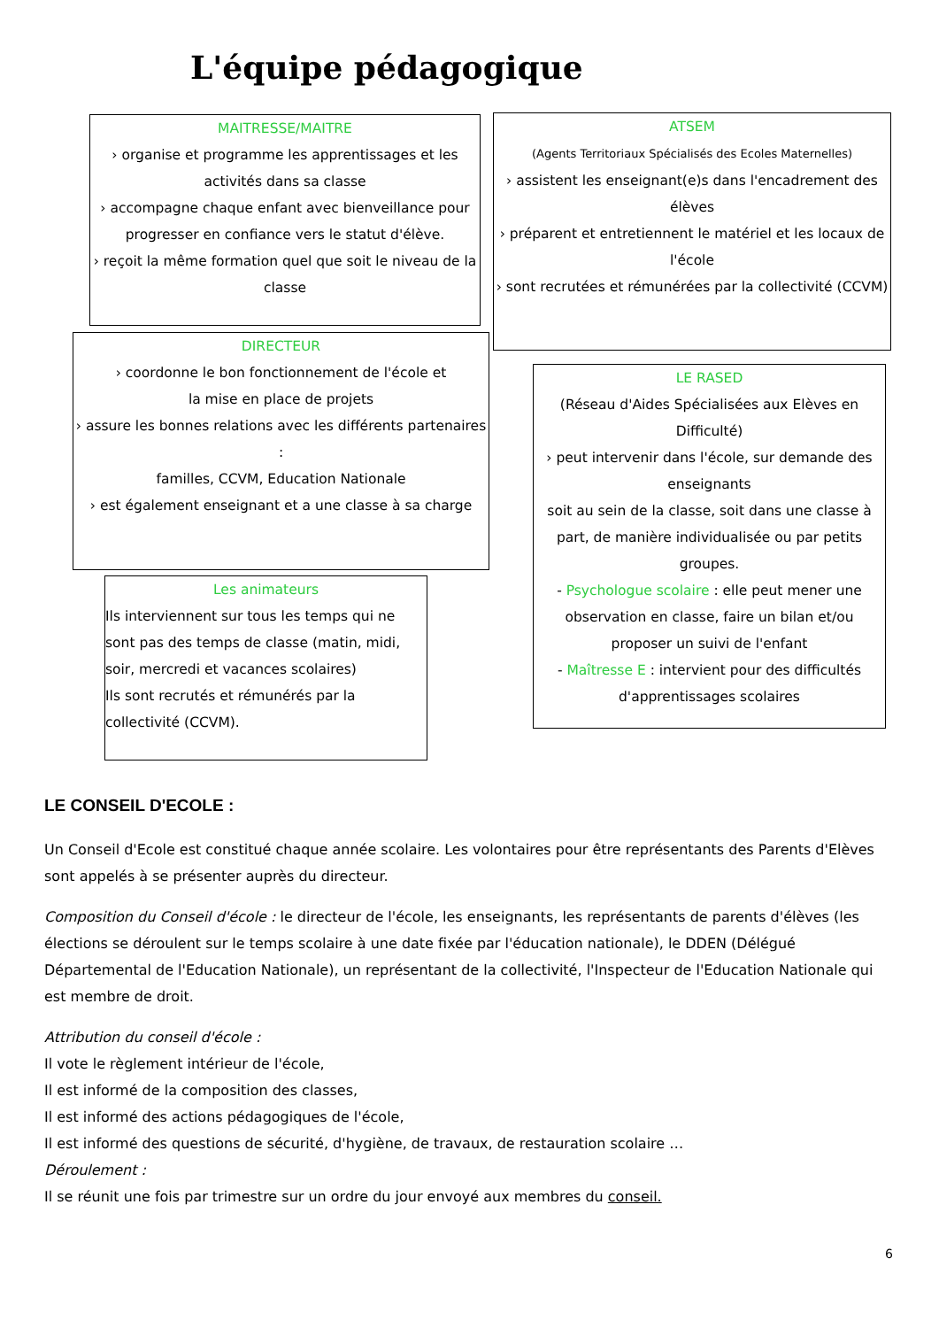L'équipe pédagogique
MAITRESSE/MAITRE
› organise et programme les apprentissages et les activités dans sa classe
› accompagne chaque enfant avec bienveillance pour progresser en confiance vers le statut d'élève.
› reçoit la même formation quel que soit le niveau de la classe
ATSEM
(Agents Territoriaux Spécialisés des Ecoles Maternelles)
› assistent les enseignant(e)s dans l'encadrement des élèves
› préparent et entretiennent le matériel et les locaux de l'école
› sont recrutées et rémunérées par la collectivité (CCVM)
DIRECTEUR
› coordonne le bon fonctionnement de l'école et
la mise en place de projets
› assure les bonnes relations avec les différents partenaires :
familles, CCVM, Education Nationale
› est également enseignant et a une classe à sa charge
LE RASED
(Réseau d'Aides Spécialisées aux Elèves en Difficulté)
› peut intervenir dans l'école, sur demande des enseignants
soit au sein de la classe, soit dans une classe à part, de manière individualisée ou par petits groupes.
- Psychologue scolaire : elle peut mener une observation en classe, faire un bilan et/ou proposer un suivi de l'enfant
- Maîtresse E : intervient pour des difficultés d'apprentissages scolaires
Les animateurs
Ils interviennent sur tous les temps qui ne sont pas des temps de classe (matin, midi, soir, mercredi et vacances scolaires)
Ils sont recrutés et rémunérés par la collectivité (CCVM).
LE CONSEIL D'ECOLE :
Un Conseil d'Ecole est constitué chaque année scolaire. Les volontaires pour être représentants des Parents d'Elèves sont appelés à se présenter auprès du directeur.
Composition du Conseil d'école : le directeur de l'école, les enseignants, les représentants de parents d'élèves (les élections se déroulent sur le temps scolaire à une date fixée par l'éducation nationale), le DDEN (Délégué Départemental de l'Education Nationale), un représentant de la collectivité, l'Inspecteur de l'Education Nationale qui est membre de droit.
Attribution du conseil d'école :
Il vote le règlement intérieur de l'école,
Il est informé de la composition des classes,
Il est informé des actions pédagogiques de l'école,
Il est informé des questions de sécurité, d'hygiène, de travaux, de restauration scolaire …
Déroulement :
Il se réunit une fois par trimestre sur un ordre du jour envoyé aux membres du conseil.
6